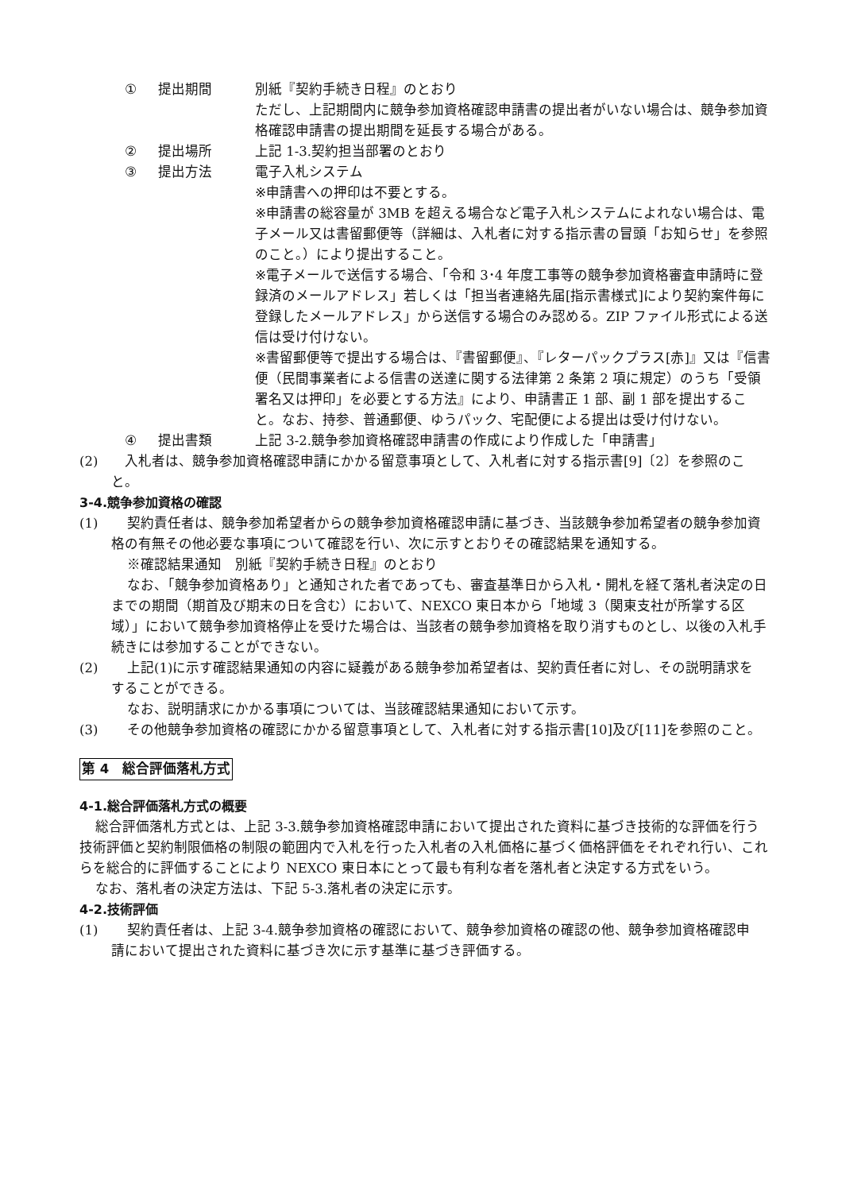① 提出期間 別紙『契約手続き日程』のとおり
ただし、上記期間内に競争参加資格確認申請書の提出者がいない場合は、競争参加資格確認申請書の提出期間を延長する場合がある。
② 提出場所 上記 1-3.契約担当部署のとおり
③ 提出方法 電子入札システム
※申請書への押印は不要とする。
※申請書の総容量が 3MB を超える場合など電子入札システムによれない場合は、電子メール又は書留郵便等（詳細は、入札者に対する指示書の冒頭「お知らせ」を参照のこと。）により提出すること。
※電子メールで送信する場合、「令和 3･4 年度工事等の競争参加資格審査申請時に登録済のメールアドレス」若しくは「担当者連絡先届[指示書様式]により契約案件毎に登録したメールアドレス」から送信する場合のみ認める。ZIP ファイル形式による送信は受け付けない。
※書留郵便等で提出する場合は、『書留郵便』、『レターパックプラス[赤]』又は『信書便（民間事業者による信書の送達に関する法律第 2 条第 2 項に規定）のうち「受領署名又は押印」を必要とする方法』により、申請書正 1 部、副 1 部を提出すること。なお、持参、普通郵便、ゆうパック、宅配便による提出は受け付けない。
④ 提出書類 上記 3-2.競争参加資格確認申請書の作成により作成した「申請書」
(2) 　入札者は、競争参加資格確認申請にかかる留意事項として、入札者に対する指示書[9]〔2〕を参照のこと。
3-4.競争参加資格の確認
(1) 契約責任者は、競争参加希望者からの競争参加資格確認申請に基づき、当該競争参加希望者の競争参加資格の有無その他必要な事項について確認を行い、次に示すとおりその確認結果を通知する。
※確認結果通知　別紙『契約手続き日程』のとおり
なお、「競争参加資格あり」と通知された者であっても、審査基準日から入札・開札を経て落札者決定の日までの期間（期首及び期末の日を含む）において、NEXCO 東日本から「地域 3（関東支社が所掌する区域）」において競争参加資格停止を受けた場合は、当該者の競争参加資格を取り消すものとし、以後の入札手続きには参加することができない。
(2) 上記(1)に示す確認結果通知の内容に疑義がある競争参加希望者は、契約責任者に対し、その説明請求をすることができる。
なお、説明請求にかかる事項については、当該確認結果通知において示す。
(3) その他競争参加資格の確認にかかる留意事項として、入札者に対する指示書[10]及び[11]を参照のこと。
第 4　総合評価落札方式
4-1.総合評価落札方式の概要
総合評価落札方式とは、上記 3-3.競争参加資格確認申請において提出された資料に基づき技術的な評価を行う技術評価と契約制限価格の制限の範囲内で入札を行った入札者の入札価格に基づく価格評価をそれぞれ行い、これらを総合的に評価することにより NEXCO 東日本にとって最も有利な者を落札者と決定する方式をいう。
なお、落札者の決定方法は、下記 5-3.落札者の決定に示す。
4-2.技術評価
(1) 契約責任者は、上記 3-4.競争参加資格の確認において、競争参加資格の確認の他、競争参加資格確認申請において提出された資料に基づき次に示す基準に基づき評価する。